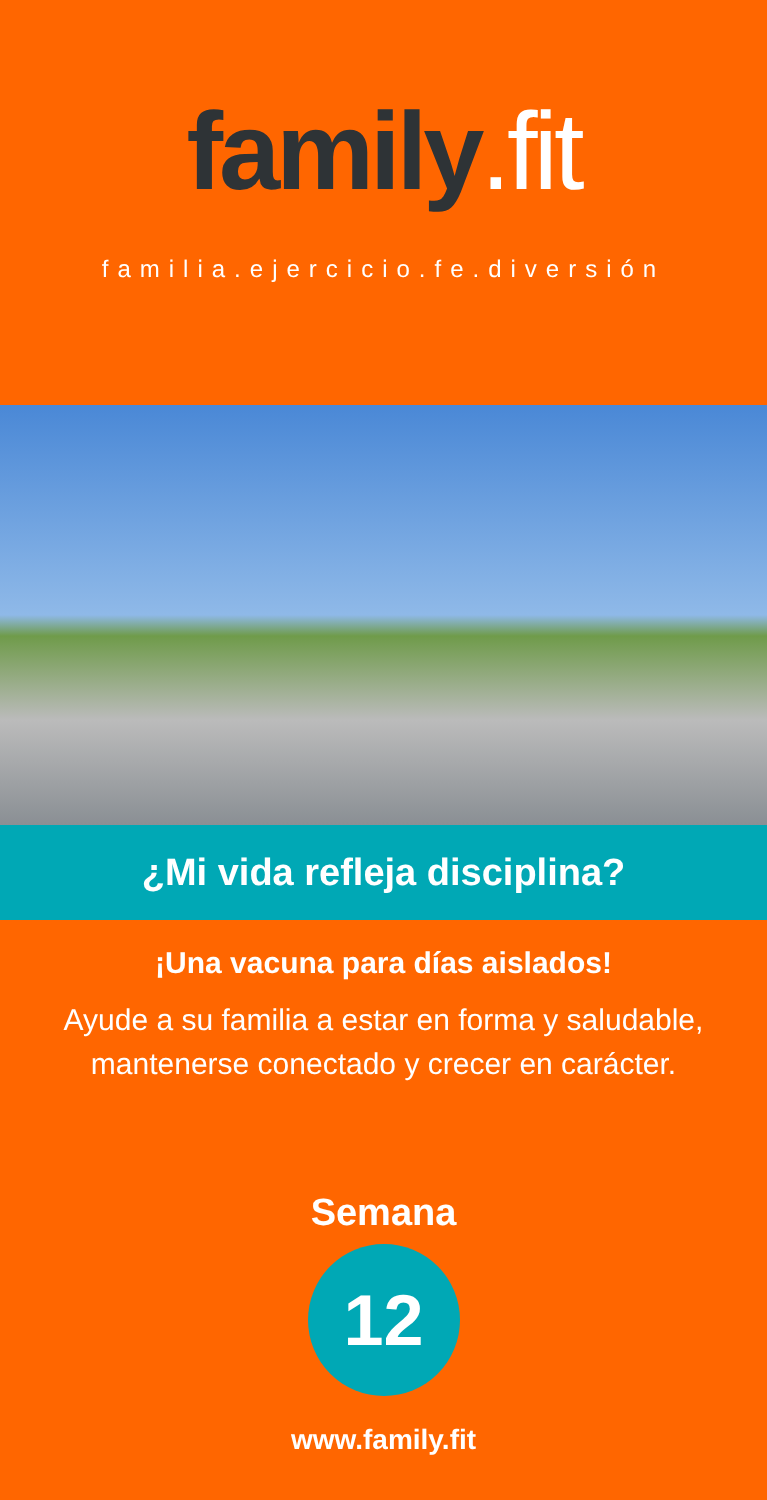family.fit
familia.ejercicio.fe.diversión
¿Mi vida refleja disciplina?
¡Una vacuna para días aislados!
Ayude a su familia a estar en forma y saludable, mantenerse conectado y crecer en carácter.
Semana
12
www.family.fit